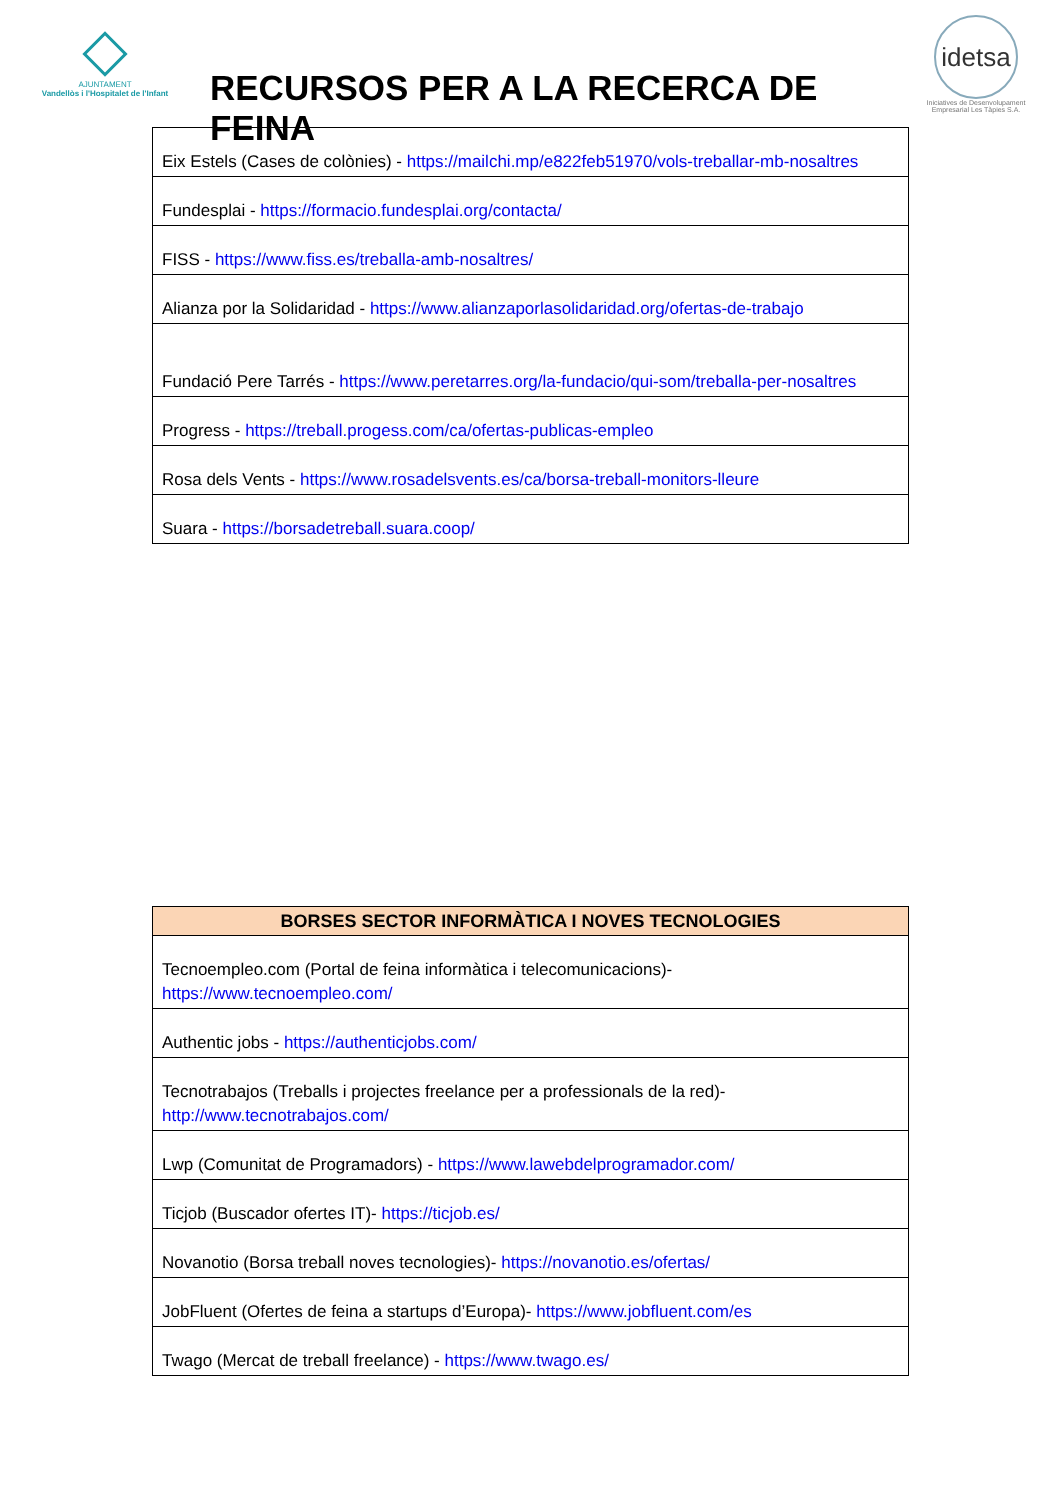AJUNTAMENT
Vandellòs i l'Hospitalet de l'Infant
RECURSOS PER A LA RECERCA DE FEINA
idetsa
Iniciatives de Desenvolupament Empresarial Les Tàpies S.A.
| Eix Estels (Cases de colònies) - https://mailchi.mp/e822feb51970/vols-treballar-mb-nosaltres |
| Fundesplai - https://formacio.fundesplai.org/contacta/ |
| FISS - https://www.fiss.es/treballa-amb-nosaltres/ |
| Alianza por la Solidaridad - https://www.alianzaporlasolidaridad.org/ofertas-de-trabajo |
| Fundació Pere Tarrés - https://www.peretarres.org/la-fundacio/qui-som/treballa-per-nosaltres |
| Progress - https://treball.progess.com/ca/ofertas-publicas-empleo |
| Rosa dels Vents - https://www.rosadelsvents.es/ca/borsa-treball-monitors-lleure |
| Suara - https://borsadetreball.suara.coop/ |
| BORSES SECTOR INFORMÀTICA I NOVES TECNOLOGIES |
| --- |
| Tecnoempleo.com (Portal de feina informàtica i telecomunicacions)- https://www.tecnoempleo.com/ |
| Authentic jobs - https://authenticjobs.com/ |
| Tecnotrabajos (Treballs i projectes freelance per a professionals de la red)- http://www.tecnotrabajos.com/ |
| Lwp (Comunitat de Programadors) - https://www.lawebdelprogramador.com/ |
| Ticjob (Buscador ofertes IT)- https://ticjob.es/ |
| Novanotio (Borsa treball noves tecnologies)- https://novanotio.es/ofertas/ |
| JobFluent (Ofertes de feina a startups d’Europa)- https://www.jobfluent.com/es |
| Twago (Mercat de treball freelance) - https://www.twago.es/ |